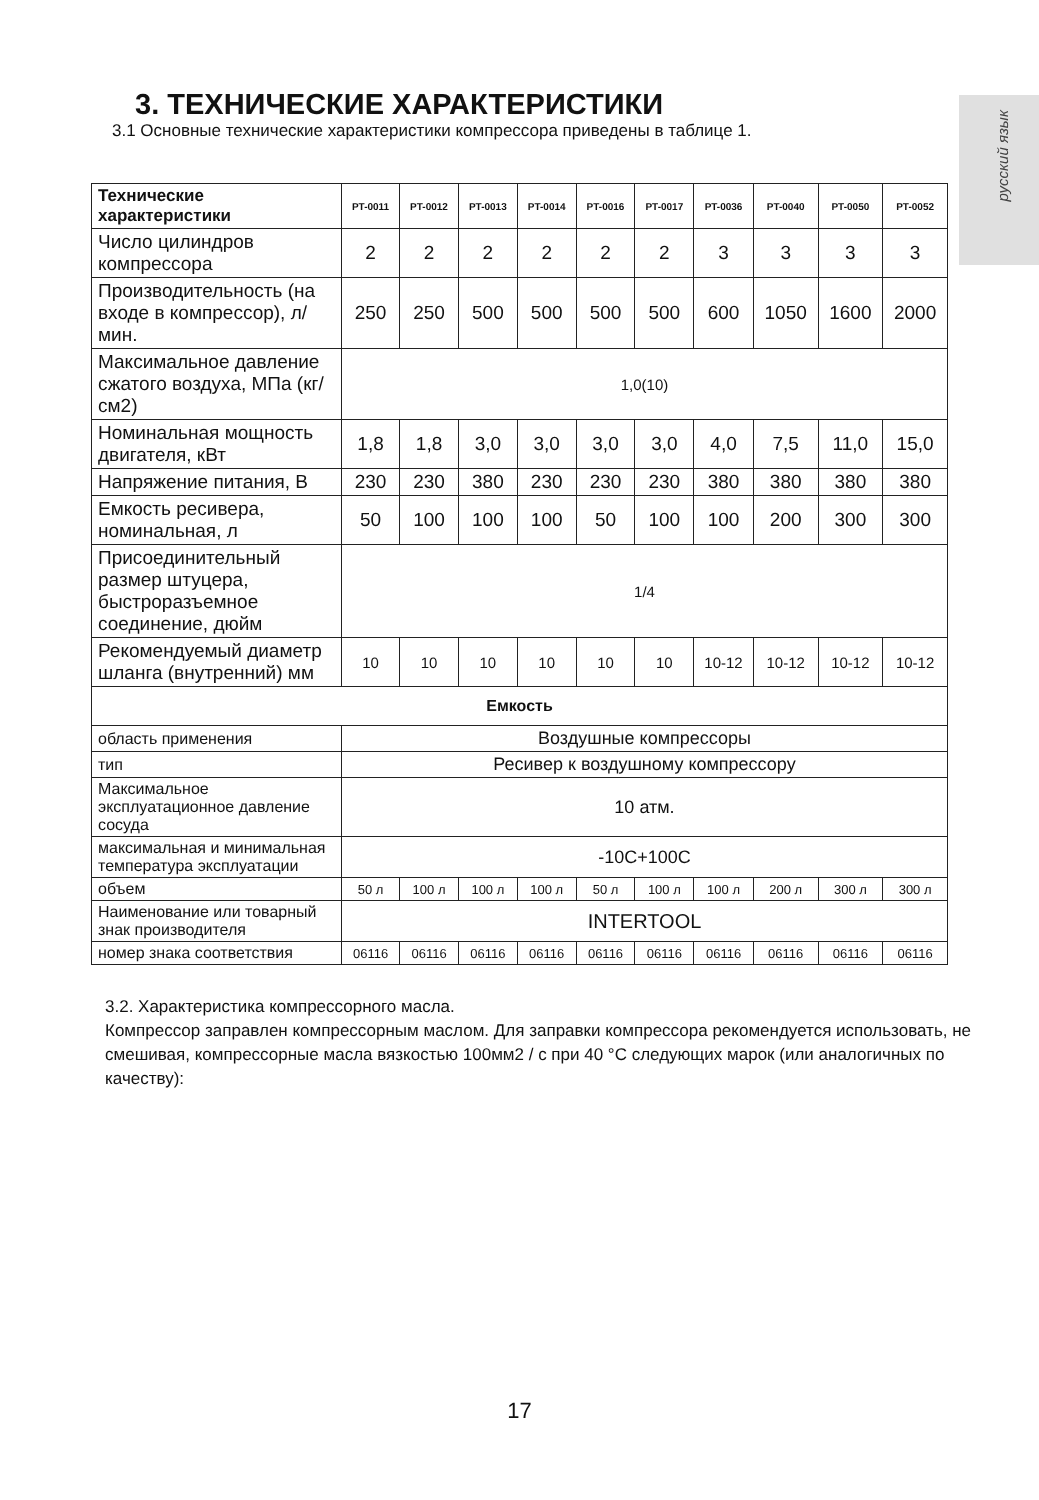русский язык
3. ТЕХНИЧЕСКИЕ ХАРАКТЕРИСТИКИ
3.1 Основные технические характеристики компрессора приведены в таблице 1.
| Технические характеристики | PT-0011 | PT-0012 | PT-0013 | PT-0014 | PT-0016 | PT-0017 | PT-0036 | PT-0040 | PT-0050 | PT-0052 |
| --- | --- | --- | --- | --- | --- | --- | --- | --- | --- | --- |
| Число цилиндров компрессора | 2 | 2 | 2 | 2 | 2 | 2 | 3 | 3 | 3 | 3 |
| Производительность (на входе в компрессор), л/мин. | 250 | 250 | 500 | 500 | 500 | 500 | 600 | 1050 | 1600 | 2000 |
| Максимальное давление сжатого воздуха, МПа (кг/см2) | 1,0(10) | | | | | | | | | |
| Номинальная мощность двигателя, кВт | 1,8 | 1,8 | 3,0 | 3,0 | 3,0 | 3,0 | 4,0 | 7,5 | 11,0 | 15,0 |
| Напряжение питания, В | 230 | 230 | 380 | 230 | 230 | 230 | 380 | 380 | 380 | 380 |
| Емкость ресивера, номинальная, л | 50 | 100 | 100 | 100 | 50 | 100 | 100 | 200 | 300 | 300 |
| Присоединительный размер штуцера, быстроразъемное соединение, дюйм | 1/4 | | | | | | | | | |
| Рекомендуемый диаметр шланга (внутренний) мм | 10 | 10 | 10 | 10 | 10 | 10 | 10-12 | 10-12 | 10-12 | 10-12 |
| Емкость | | | | | | | | | | |
| область применения | Воздушные компрессоры | | | | | | | | | |
| тип | Ресивер к воздушному компрессору | | | | | | | | | |
| Максимальное эксплуатационное давление сосуда | 10 атм. | | | | | | | | | |
| максимальная и минимальная температура эксплуатации | -10С+100С | | | | | | | | | |
| объем | 50 л | 100 л | 100 л | 100 л | 50 л | 100 л | 100 л | 200 л | 300 л | 300 л |
| Наименование или товарный знак производителя | INTERTOOL | | | | | | | | | |
| номер знака соответствия | 06116 | 06116 | 06116 | 06116 | 06116 | 06116 | 06116 | 06116 | 06116 | 06116 |
3.2. Характеристика компрессорного масла.
Компрессор заправлен компрессорным маслом. Для заправки компрессора рекомендуется использовать, не смешивая, компрессорные масла вязкостью 100мм2 / с при 40 °С следующих марок (или аналогичных по качеству):
17